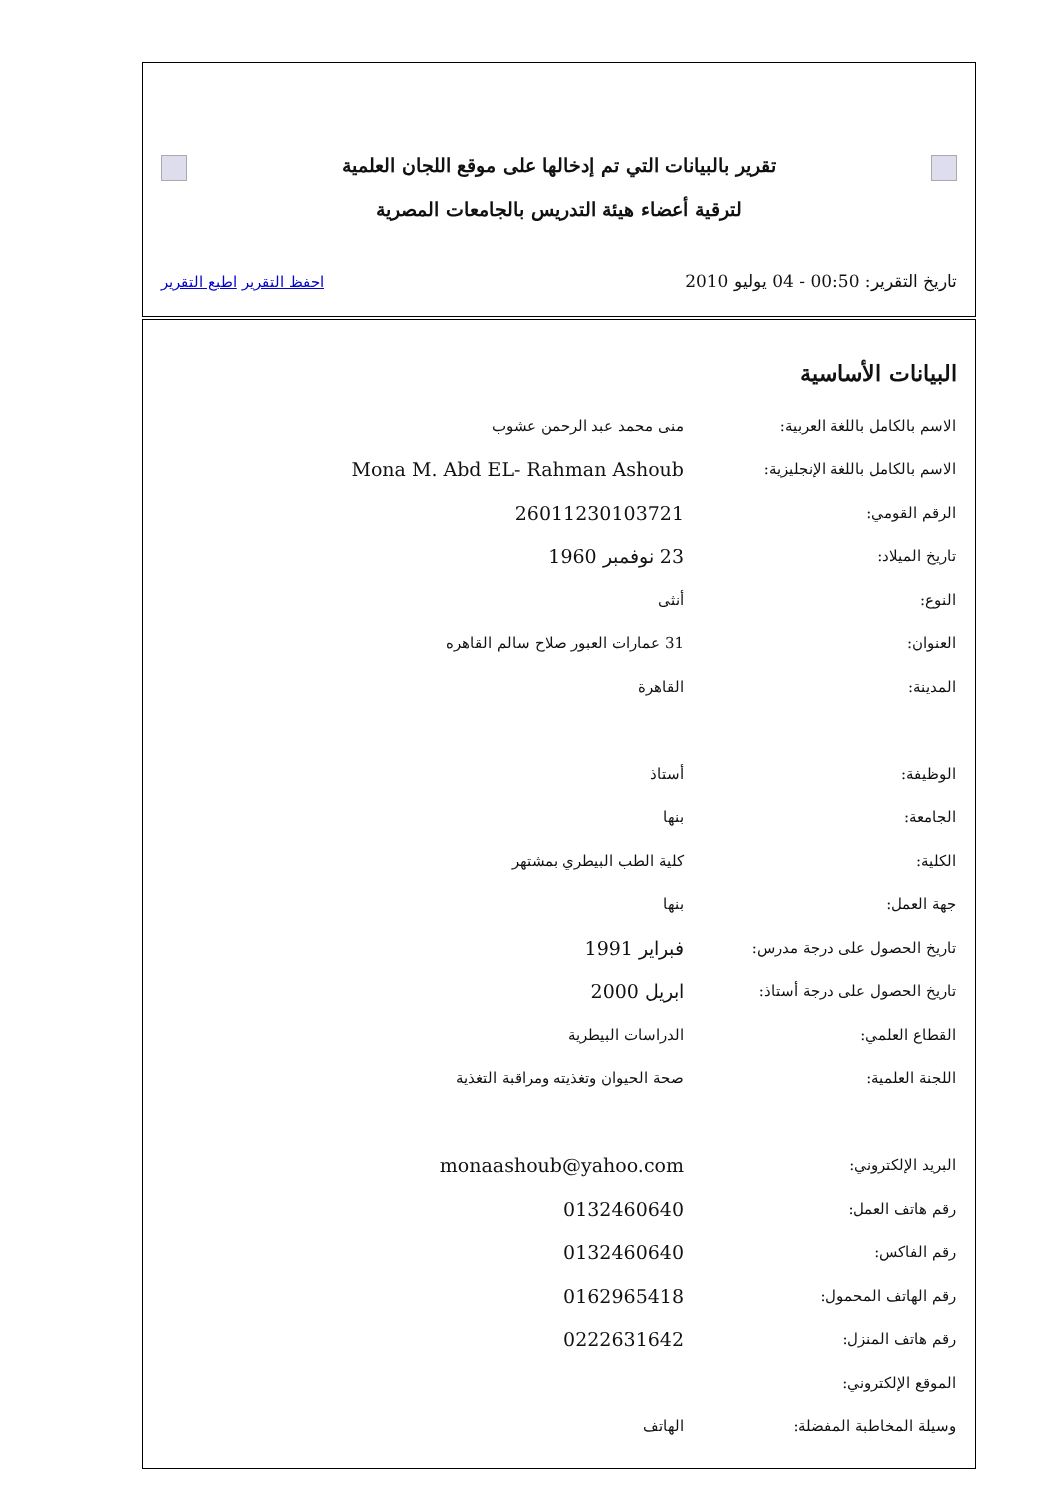تقرير بالبيانات التي تم إدخالها على موقع اللجان العلمية
لترقية أعضاء هيئة التدريس بالجامعات المصرية
تاريخ التقرير: 00:50 - 04 يوليو 2010 احفظ التقرير اطبع التقرير
البيانات الأساسية
| الاسم بالكامل باللغة العربية: | منى محمد عبد الرحمن عشوب |
| الاسم بالكامل باللغة الإنجليزية: | Mona M. Abd EL- Rahman Ashoub |
| الرقم القومي: | 26011230103721 |
| تاريخ الميلاد: | 23 نوفمبر 1960 |
| النوع: | أنثى |
| العنوان: | 31 عمارات العبور صلاح سالم القاهره |
| المدينة: | القاهرة |
| الوظيفة: | أستاذ |
| الجامعة: | بنها |
| الكلية: | كلية الطب البيطري بمشتهر |
| جهة العمل: | بنها |
| تاريخ الحصول على درجة مدرس: | فبراير 1991 |
| تاريخ الحصول على درجة أستاذ: | ابريل 2000 |
| القطاع العلمي: | الدراسات البيطرية |
| اللجنة العلمية: | صحة الحيوان وتغذيته ومراقبة التغذية |
| البريد الإلكتروني: | monaashoub@yahoo.com |
| رقم هاتف العمل: | 0132460640 |
| رقم الفاكس: | 0132460640 |
| رقم الهاتف المحمول: | 0162965418 |
| رقم هاتف المنزل: | 0222631642 |
| الموقع الإلكتروني: | |
| وسيلة المخاطبة المفضلة: | الهاتف |